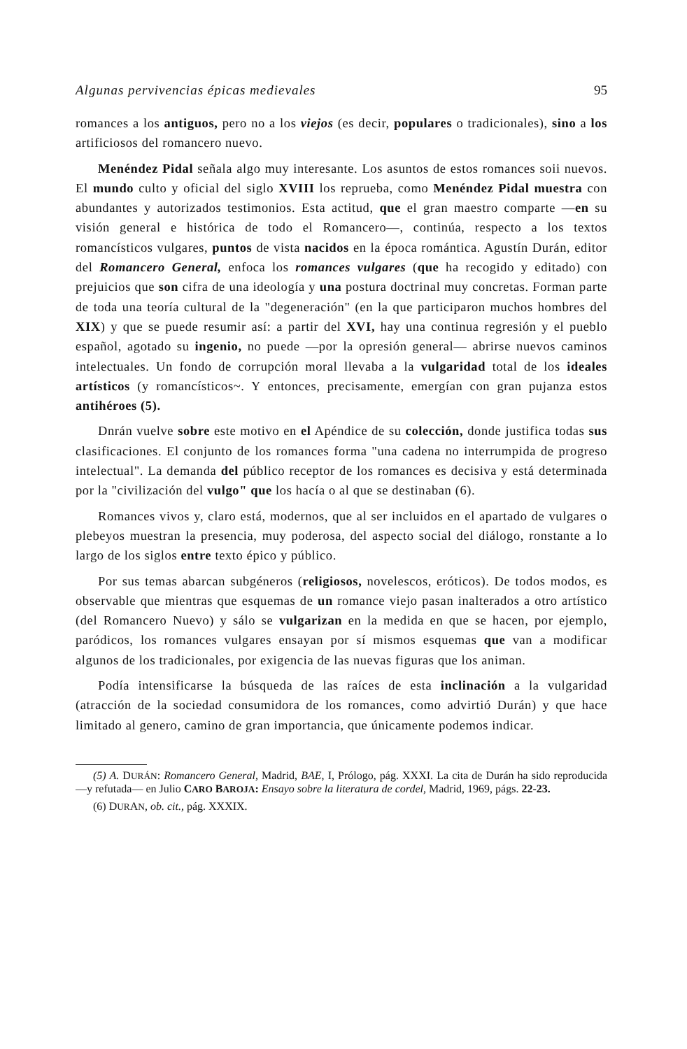Algunas pervivencias épicas medievales 95
romances a los antiguos, pero no a los viejos (es decir, populares o tradicionales), sino a los artificiosos del romancero nuevo.
Menéndez Pidal señala algo muy interesante. Los asuntos de estos romances soii nuevos. El mundo culto y oficial del siglo XVIII los reprueba, como Menéndez Pidal muestra con abundantes y autorizados testimonios. Esta actitud, que el gran maestro comparte —en su visión general e histórica de todo el Romancero—, continúa, respecto a los textos romancísticos vulgares, puntos de vista nacidos en la época romántica. Agustín Durán, editor del Romancero General, enfoca los romances vulgares (que ha recogido y editado) con prejuicios que son cifra de una ideología y una postura doctrinal muy concretas. Forman parte de toda una teoría cultural de la "degeneración" (en la que participaron muchos hombres del XIX) y que se puede resumir así: a partir del XVI, hay una continua regresión y el pueblo español, agotado su ingenio, no puede —por la opresión general— abrirse nuevos caminos intelectuales. Un fondo de corrupción moral llevaba a la vulgaridad total de los ideales artísticos (y romancísticos~. Y entonces, precisamente, emergían con gran pujanza estos antihéroes (5).
Dnrán vuelve sobre este motivo en el Apéndice de su colección, donde justifica todas sus clasificaciones. El conjunto de los romances forma "una cadena no interrumpida de progreso intelectual". La demanda del público receptor de los romances es decisiva y está determinada por la "civilización del vulgo" que los hacía o al que se destinaban (6).
Romances vivos y, claro está, modernos, que al ser incluidos en el apartado de vulgares o plebeyos muestran la presencia, muy poderosa, del aspecto social del diálogo, ronstante a lo largo de los siglos entre texto épico y público.
Por sus temas abarcan subgéneros (religiosos, novelescos, eróticos). De todos modos, es observable que mientras que esquemas de un romance viejo pasan inalterados a otro artístico (del Romancero Nuevo) y sálo se vulgarizan en la medida en que se hacen, por ejemplo, paródicos, los romances vulgares ensayan por sí mismos esquemas que van a modificar algunos de los tradicionales, por exigencia de las nuevas figuras que los animan.
Podía intensificarse la búsqueda de las raíces de esta inclinación a la vulgaridad (atracción de la sociedad consumidora de los romances, como advirtió Durán) y que hace limitado al genero, camino de gran importancia, que únicamente podemos indicar.
(5) A. DURÁN: Romancero General, Madrid, BAE, I, Prólogo, pág. XXXI. La cita de Durán ha sido reproducida —y refutada— en Julio CARO BAROJA: Ensayo sobre la literatura de cordel, Madrid, 1969, págs. 22-23.
(6) DURAN, ob. cit., pág. XXXIX.